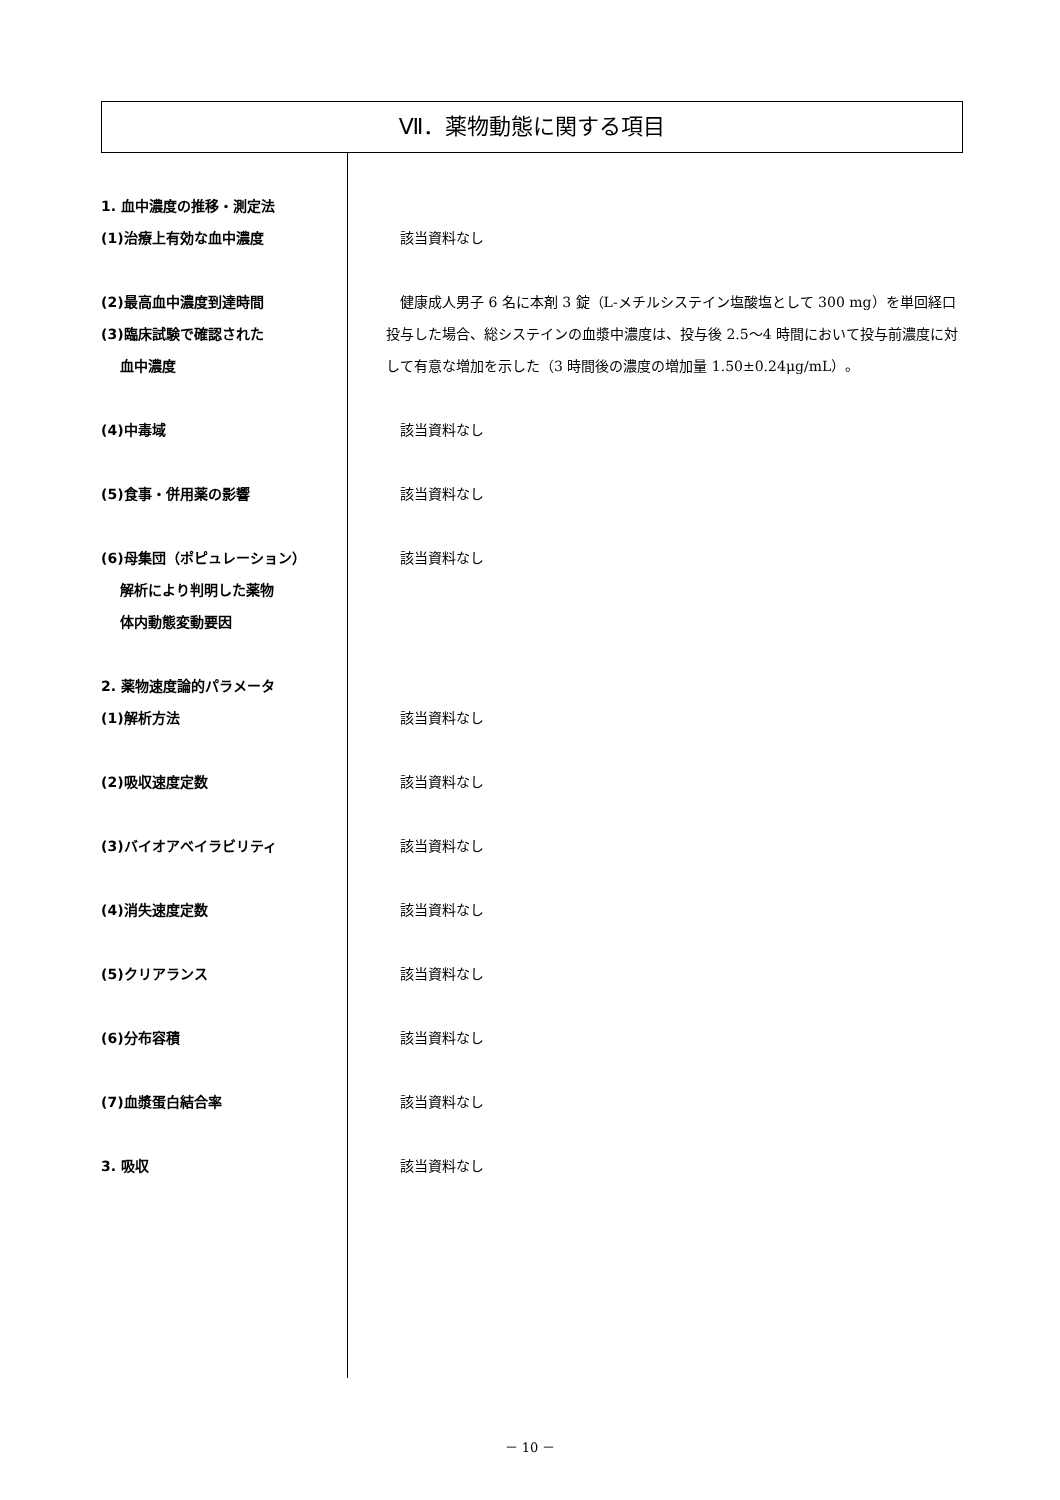Ⅶ．薬物動態に関する項目
1. 血中濃度の推移・測定法
(1)治療上有効な血中濃度 　該当資料なし
(2)最高血中濃度到達時間
(3)臨床試験で確認された
　 血中濃度
　健康成人男子 6 名に本剤 3 錠（L-メチルシステイン塩酸塩として 300 mg）を単回経口投与した場合、総システインの血漿中濃度は、投与後 2.5～4 時間において投与前濃度に対して有意な増加を示した（3 時間後の濃度の増加量 1.50±0.24μg/mL）。
(4)中毒域 　該当資料なし
(5)食事・併用薬の影響 　該当資料なし
(6)母集団（ポピュレーション）
　 解析により判明した薬物
　 体内動態変動要因
　該当資料なし
2. 薬物速度論的パラメータ
(1)解析方法 　該当資料なし
(2)吸収速度定数 　該当資料なし
(3)バイオアベイラビリティ 　該当資料なし
(4)消失速度定数 　該当資料なし
(5)クリアランス 　該当資料なし
(6)分布容積 　該当資料なし
(7)血漿蛋白結合率 　該当資料なし
3. 吸収 　該当資料なし
－ 10 －